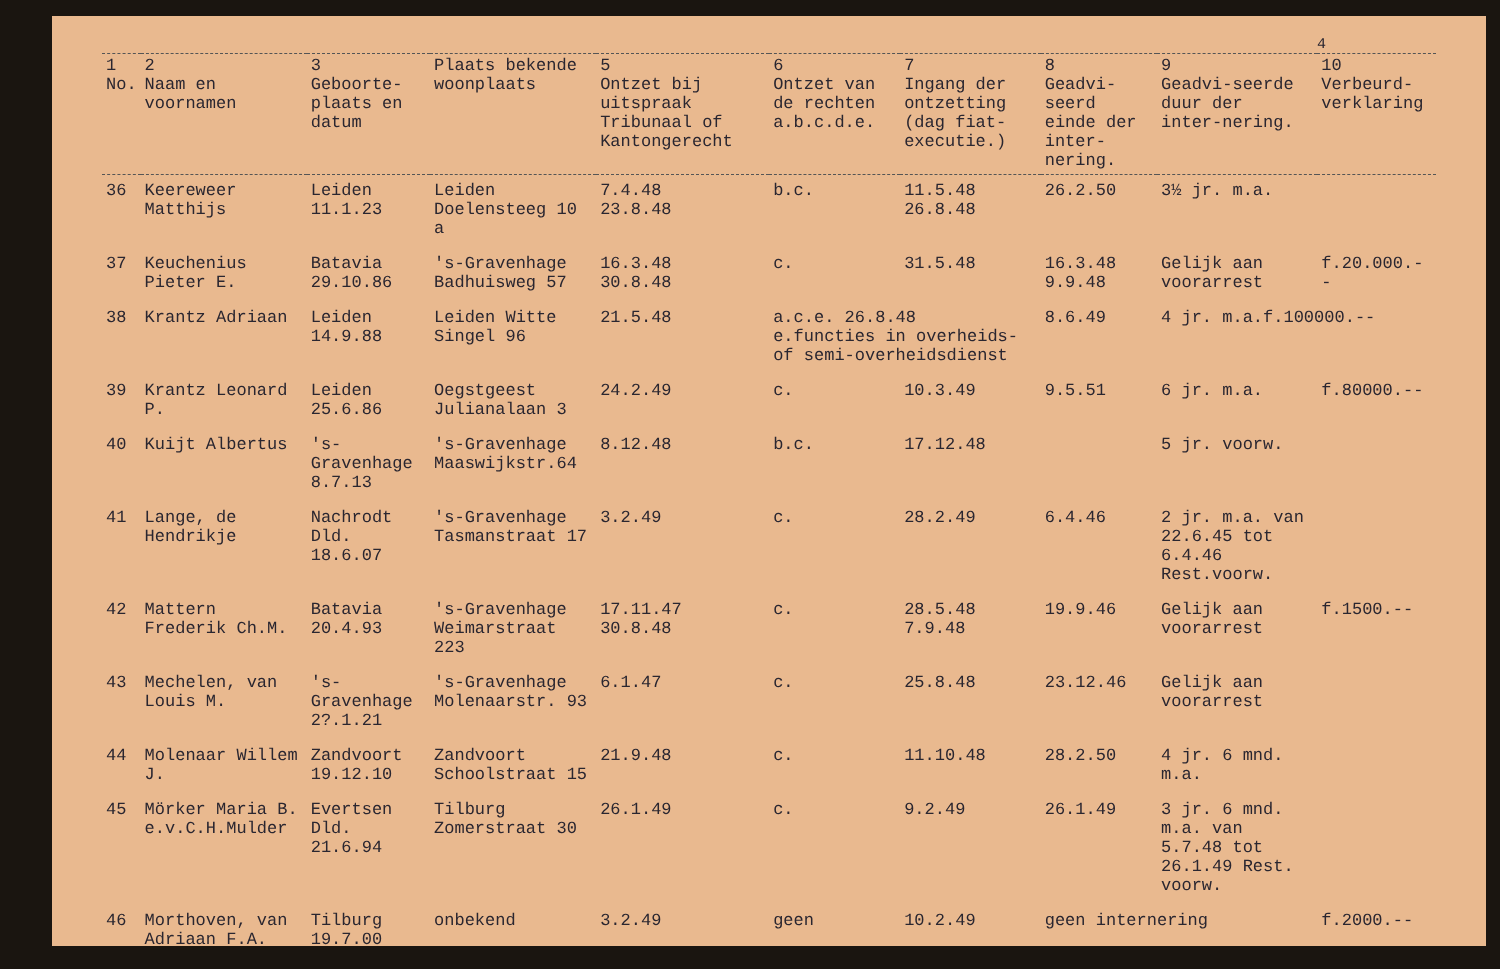4
| 1 No. | 2 Naam en voornamen | 3 Geboorte-plaats en datum | Plaats bekende woonplaats | 5 Ontzet bij uitspraak Tribunaal of Kantongerecht | 6 Ontzet van de rechten a.b.c.d.e. | 7 Ingang der ontzetting (dag fiat-executie.) | 8 Geadvi-seerd einde der inter-nering. | 9 Geadvi-seerde duur der inter-nering. | 10 Verbeurd-verklaring |
| --- | --- | --- | --- | --- | --- | --- | --- | --- | --- |
| 36 | Keereweer Matthijs | Leiden 11.1.23 | Leiden Doelensteeg 10 a | 7.4.48 23.8.48 | b.c. | 11.5.48 26.8.48 | 26.2.50 | 3½ jr. m.a. | |
| 37 | Keuchenius Pieter E. | Batavia 29.10.86 | 's-Gravenhage Badhuisweg 57 | 16.3.48 30.8.48 | c. | 31.5.48 | 16.3.48 9.9.48 | Gelijk aan voorarrest | f.20.000.-- |
| 38 | Krantz Adriaan | Leiden 14.9.88 | Leiden Witte Singel 96 | 21.5.48 | a.c.e. 26.8.48 e.functies in overheids- of semi-overheidsdienst | | 8.6.49 | 4 jr. m.a.f.100000.-- | |
| 39 | Krantz Leonard P. | Leiden 25.6.86 | Oegstgeest Julianalaan 3 | 24.2.49 | c. | 10.3.49 | 9.5.51 | 6 jr. m.a. | f.80000.-- |
| 40 | Kuijt Albertus | 's-Gravenhage 8.7.13 | 's-Gravenhage Maaswijkstr.64 | 8.12.48 | b.c. | 17.12.48 | | 5 jr. voorw. | |
| 41 | Lange, de Hendrikje | Nachrodt Dld. 18.6.07 | 's-Gravenhage Tasmanstraat 17 | 3.2.49 | c. | 28.2.49 | 6.4.46 | 2 jr. m.a. van 22.6.45 tot 6.4.46 Rest.voorw. | |
| 42 | Mattern Frederik Ch.M. | Batavia 20.4.93 | 's-Gravenhage Weimarstraat 223 | 17.11.47 30.8.48 | c. | 28.5.48 7.9.48 | 19.9.46 | Gelijk aan voorarrest | f.1500.-- |
| 43 | Mechelen, van Louis M. | 's-Gravenhage 2?.1.21 | 's-Gravenhage Molenaarstr. 93 | 6.1.47 | c. | 25.8.48 | 23.12.46 | Gelijk aan voorarrest | |
| 44 | Molenaar Willem J. | Zandvoort 19.12.10 | Zandvoort Schoolstraat 15 | 21.9.48 | c. | 11.10.48 | 28.2.50 | 4 jr. 6 mnd. m.a. | |
| 45 | Mörker Maria B. e.v.C.H.Mulder | Evertsen Dld. 21.6.94 | Tilburg Zomerstraat 30 | 26.1.49 | c. | 9.2.49 | 26.1.49 | 3 jr. 6 mnd. m.a. van 5.7.48 tot 26.1.49 Rest. voorw. | |
| 46 | Morthoven, van Adriaan F.A. | Tilburg 19.7.00 | onbekend | 3.2.49 | geen | 10.2.49 | geen internering | | f.2000.-- |